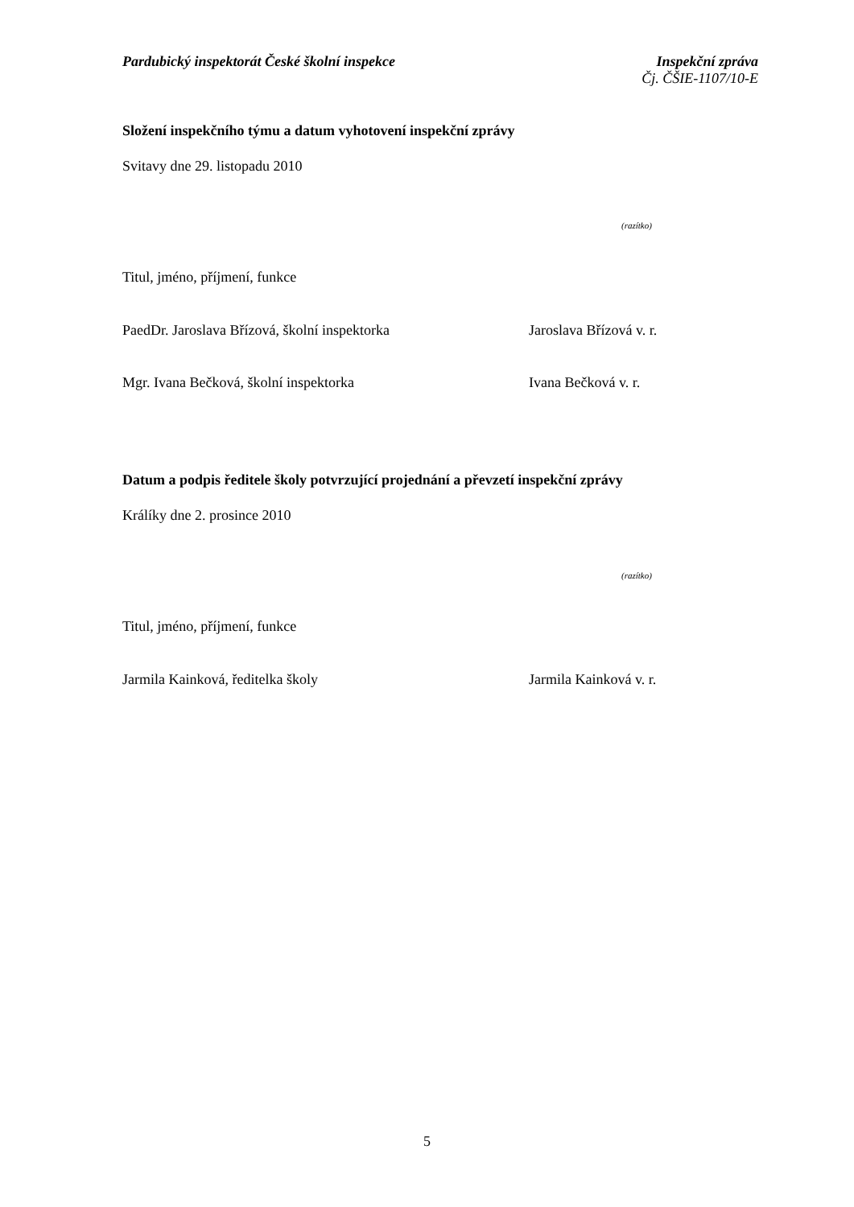Pardubický inspektorát České školní inspekce
Inspekční zpráva
Čj. ČŠIE-1107/10-E
Složení inspekčního týmu a datum vyhotovení inspekční zprávy
Svitavy dne 29. listopadu 2010
(razítko)
Titul, jméno, příjmení, funkce
PaedDr. Jaroslava Břízová, školní inspektorka Jaroslava Břízová v. r.
Mgr. Ivana Bečková, školní inspektorka Ivana Bečková v. r.
Datum a podpis ředitele školy potvrzující projednání a převzetí inspekční zprávy
Králíky dne 2. prosince 2010
(razítko)
Titul, jméno, příjmení, funkce
Jarmila Kainková, ředitelka školy Jarmila Kainková v. r.
5